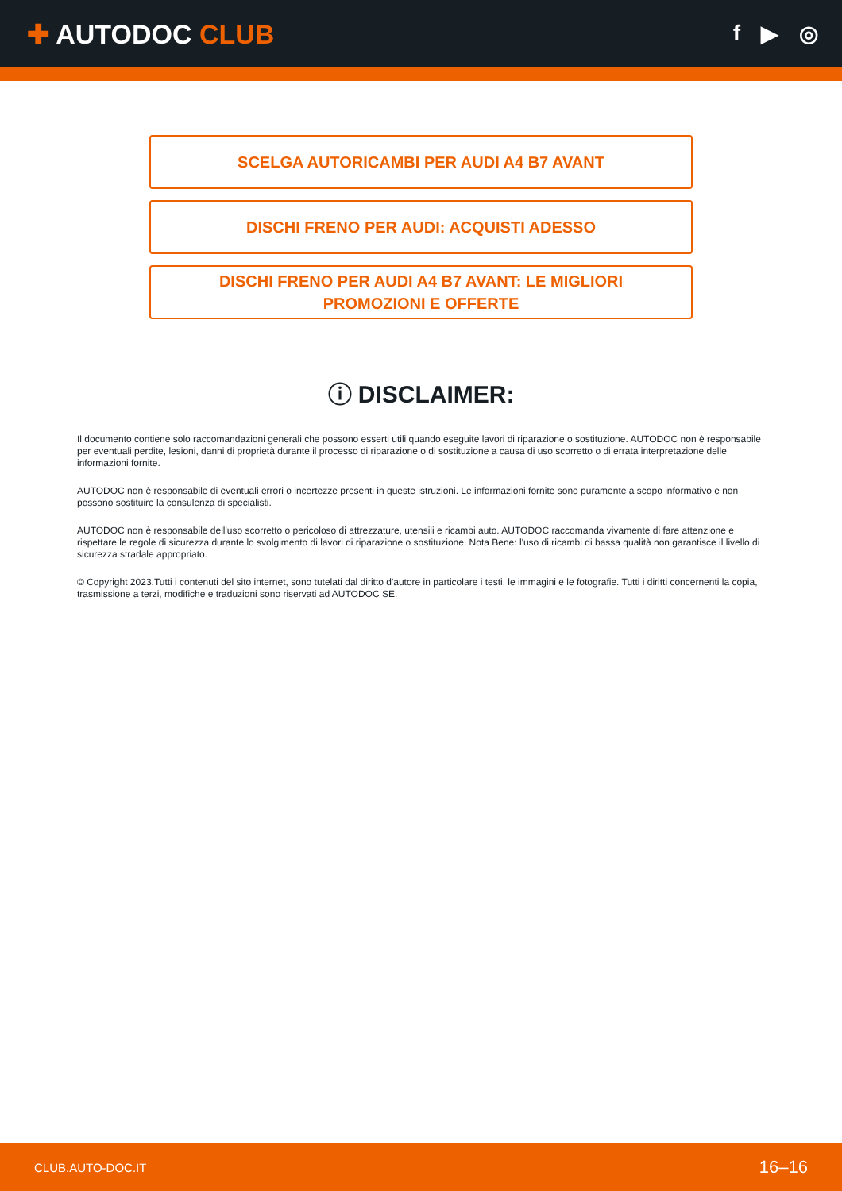✚ AUTODOC CLUB
f ▶ ◎
SCELGA AUTORICAMBI PER AUDI A4 B7 AVANT
DISCHI FRENO PER AUDI: ACQUISTI ADESSO
DISCHI FRENO PER AUDI A4 B7 AVANT: LE MIGLIORI
PROMOZIONI E OFFERTE
ⓘ DISCLAIMER:
Il documento contiene solo raccomandazioni generali che possono esserti utili quando eseguite lavori di riparazione o sostituzione. AUTODOC non è responsabile per eventuali perdite, lesioni, danni di proprietà durante il processo di riparazione o di sostituzione a causa di uso scorretto o di errata interpretazione delle informazioni fornite.
AUTODOC non è responsabile di eventuali errori o incertezze presenti in queste istruzioni. Le informazioni fornite sono puramente a scopo informativo e non possono sostituire la consulenza di specialisti.
AUTODOC non è responsabile dell'uso scorretto o pericoloso di attrezzature, utensili e ricambi auto. AUTODOC raccomanda vivamente di fare attenzione e rispettare le regole di sicurezza durante lo svolgimento di lavori di riparazione o sostituzione. Nota Bene: l'uso di ricambi di bassa qualità non garantisce il livello di sicurezza stradale appropriato.
© Copyright 2023.Tutti i contenuti del sito internet, sono tutelati dal diritto d'autore in particolare i testi, le immagini e le fotografie. Tutti i diritti concernenti la copia, trasmissione a terzi, modifiche e traduzioni sono riservati ad AUTODOC SE.
CLUB.AUTO-DOC.IT 16–16